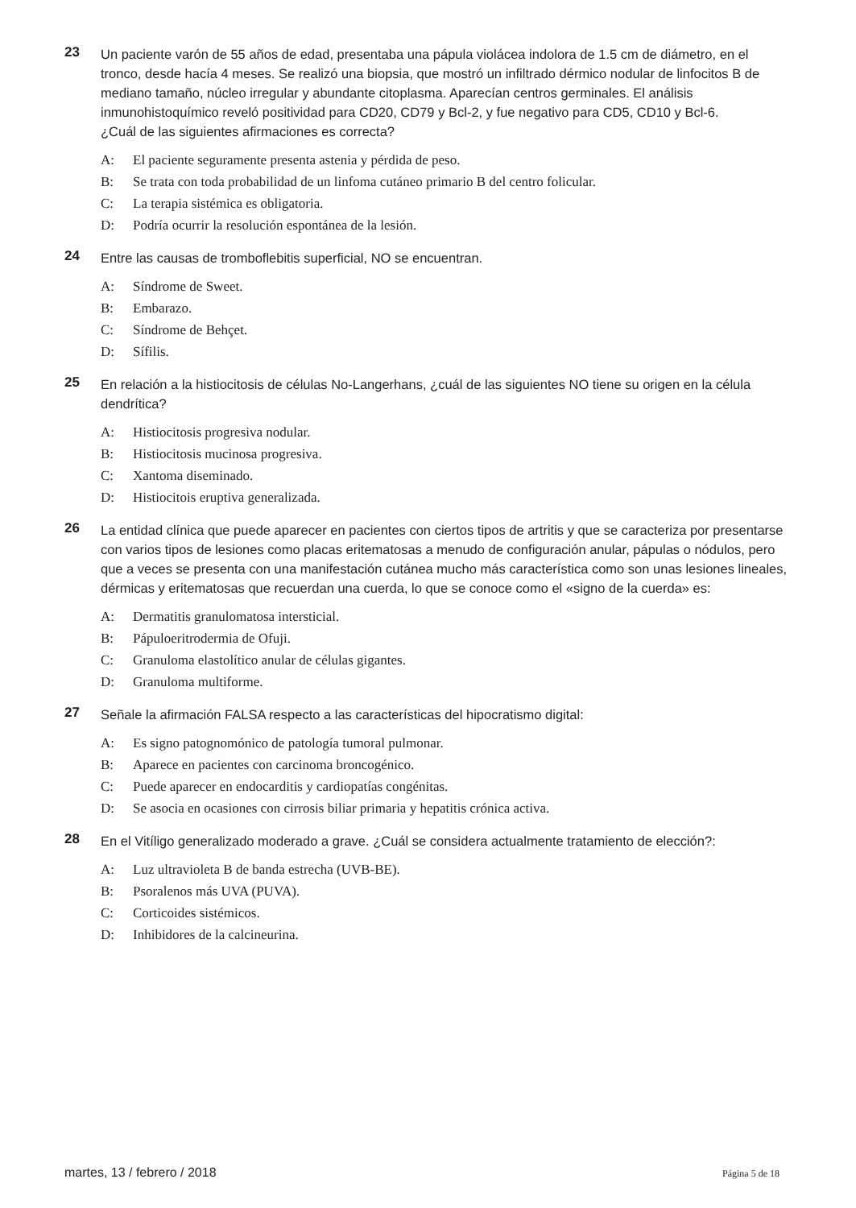23
Un paciente varón de 55 años de edad, presentaba una pápula violácea indolora de 1.5 cm de diámetro, en el tronco, desde hacía 4 meses. Se realizó una biopsia, que mostró un infiltrado dérmico nodular de linfocitos B de mediano tamaño, núcleo irregular y abundante citoplasma. Aparecían centros germinales. El análisis inmunohistoquímico reveló positividad para CD20, CD79 y Bcl-2, y fue negativo para CD5, CD10 y Bcl-6.
¿Cuál de las siguientes afirmaciones es correcta?
A: El paciente seguramente presenta astenia y pérdida de peso.
B: Se trata con toda probabilidad de un linfoma cutáneo primario B del centro folicular.
C: La terapia sistémica es obligatoria.
D: Podría ocurrir la resolución espontánea de la lesión.
24
Entre las causas de tromboflebitis superficial, NO se encuentran.
A: Síndrome de Sweet.
B: Embarazo.
C: Síndrome de Behçet.
D: Sífilis.
25
En relación a la histiocitosis de células No-Langerhans, ¿cuál de las siguientes NO tiene su origen en la célula dendrítica?
A: Histiocitosis progresiva nodular.
B: Histiocitosis mucinosa progresiva.
C: Xantoma diseminado.
D: Histiocitois eruptiva generalizada.
26
La entidad clínica que puede aparecer en pacientes con ciertos tipos de artritis y que se caracteriza por presentarse con varios tipos de lesiones como placas eritematosas a menudo de configuración anular, pápulas o nódulos, pero que a veces se presenta con una manifestación cutánea mucho más característica como son unas lesiones lineales, dérmicas y eritematosas que recuerdan una cuerda, lo que se conoce como el «signo de la cuerda» es:
A: Dermatitis granulomatosa intersticial.
B: Pápuloeritrodermia de Ofuji.
C: Granuloma elastolítico anular de células gigantes.
D: Granuloma multiforme.
27
Señale la afirmación FALSA respecto a las características del hipocratismo digital:
A: Es signo patognomónico de patología tumoral pulmonar.
B: Aparece en pacientes con carcinoma broncogénico.
C: Puede aparecer en endocarditis y cardiopatías congénitas.
D: Se asocia en ocasiones con cirrosis biliar primaria y hepatitis crónica activa.
28
En el Vitíligo generalizado moderado a grave. ¿Cuál se considera actualmente tratamiento de elección?:
A: Luz ultravioleta B de banda estrecha (UVB-BE).
B: Psoralenos más UVA (PUVA).
C: Corticoides sistémicos.
D: Inhibidores de la calcineurina.
martes, 13 / febrero / 2018 Página 5 de 18